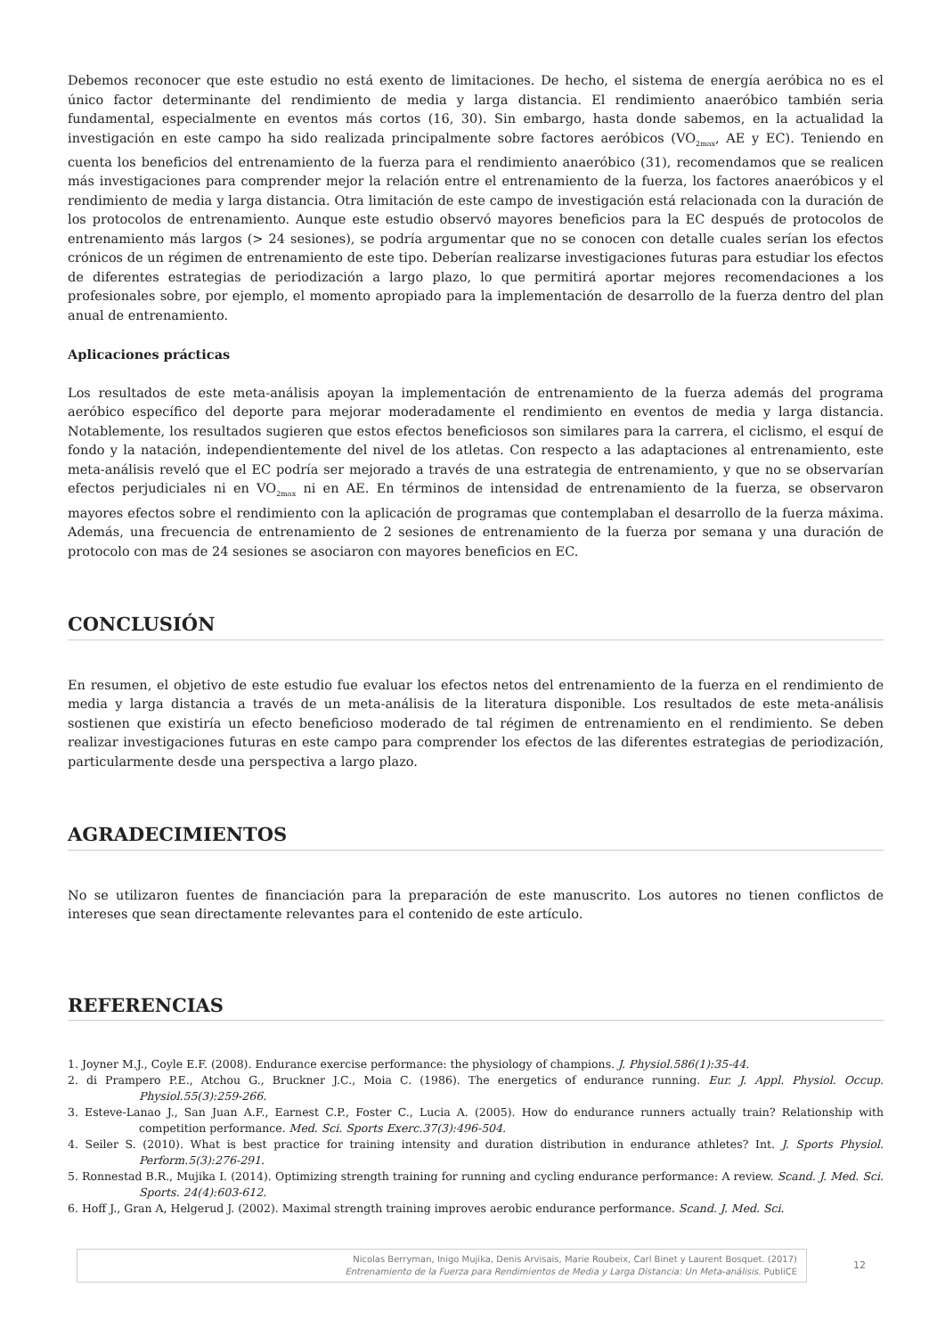Debemos reconocer que este estudio no está exento de limitaciones. De hecho, el sistema de energía aeróbica no es el único factor determinante del rendimiento de media y larga distancia. El rendimiento anaeróbico también seria fundamental, especialmente en eventos más cortos (16, 30). Sin embargo, hasta donde sabemos, en la actualidad la investigación en este campo ha sido realizada principalmente sobre factores aeróbicos (VO<sub>2max</sub>, AE y EC). Teniendo en cuenta los beneficios del entrenamiento de la fuerza para el rendimiento anaeróbico (31), recomendamos que se realicen más investigaciones para comprender mejor la relación entre el entrenamiento de la fuerza, los factores anaeróbicos y el rendimiento de media y larga distancia. Otra limitación de este campo de investigación está relacionada con la duración de los protocolos de entrenamiento. Aunque este estudio observó mayores beneficios para la EC después de protocolos de entrenamiento más largos (> 24 sesiones), se podría argumentar que no se conocen con detalle cuales serían los efectos crónicos de un régimen de entrenamiento de este tipo. Deberían realizarse investigaciones futuras para estudiar los efectos de diferentes estrategias de periodización a largo plazo, lo que permitirá aportar mejores recomendaciones a los profesionales sobre, por ejemplo, el momento apropiado para la implementación de desarrollo de la fuerza dentro del plan anual de entrenamiento.
Aplicaciones prácticas
Los resultados de este meta-análisis apoyan la implementación de entrenamiento de la fuerza además del programa aeróbico específico del deporte para mejorar moderadamente el rendimiento en eventos de media y larga distancia. Notablemente, los resultados sugieren que estos efectos beneficiosos son similares para la carrera, el ciclismo, el esquí de fondo y la natación, independientemente del nivel de los atletas. Con respecto a las adaptaciones al entrenamiento, este meta-análisis reveló que el EC podría ser mejorado a través de una estrategia de entrenamiento, y que no se observarían efectos perjudiciales ni en VO<sub>2max</sub> ni en AE. En términos de intensidad de entrenamiento de la fuerza, se observaron mayores efectos sobre el rendimiento con la aplicación de programas que contemplaban el desarrollo de la fuerza máxima. Además, una frecuencia de entrenamiento de 2 sesiones de entrenamiento de la fuerza por semana y una duración de protocolo con mas de 24 sesiones se asociaron con mayores beneficios en EC.
CONCLUSIÓN
En resumen, el objetivo de este estudio fue evaluar los efectos netos del entrenamiento de la fuerza en el rendimiento de media y larga distancia a través de un meta-análisis de la literatura disponible. Los resultados de este meta-análisis sostienen que existiría un efecto beneficioso moderado de tal régimen de entrenamiento en el rendimiento. Se deben realizar investigaciones futuras en este campo para comprender los efectos de las diferentes estrategias de periodización, particularmente desde una perspectiva a largo plazo.
AGRADECIMIENTOS
No se utilizaron fuentes de financiación para la preparación de este manuscrito. Los autores no tienen conflictos de intereses que sean directamente relevantes para el contenido de este artículo.
REFERENCIAS
1. Joyner M.J., Coyle E.F. (2008). Endurance exercise performance: the physiology of champions. J. Physiol.586(1):35-44.
2. di Prampero P.E., Atchou G., Bruckner J.C., Moia C. (1986). The energetics of endurance running. Eur. J. Appl. Physiol. Occup. Physiol.55(3):259-266.
3. Esteve-Lanao J., San Juan A.F., Earnest C.P., Foster C., Lucia A. (2005). How do endurance runners actually train? Relationship with competition performance. Med. Sci. Sports Exerc.37(3):496-504.
4. Seiler S. (2010). What is best practice for training intensity and duration distribution in endurance athletes? Int. J. Sports Physiol. Perform.5(3):276-291.
5. Ronnestad B.R., Mujika I. (2014). Optimizing strength training for running and cycling endurance performance: A review. Scand. J. Med. Sci. Sports. 24(4):603-612.
6. Hoff J., Gran A, Helgerud J. (2002). Maximal strength training improves aerobic endurance performance. Scand. J. Med. Sci.
Nicolas Berryman, Inigo Mujika, Denis Arvisais, Marie Roubeix, Carl Binet y Laurent Bosquet. (2017)
Entrenamiento de la Fuerza para Rendimientos de Media y Larga Distancia: Un Meta-análisis. PubliCE
12